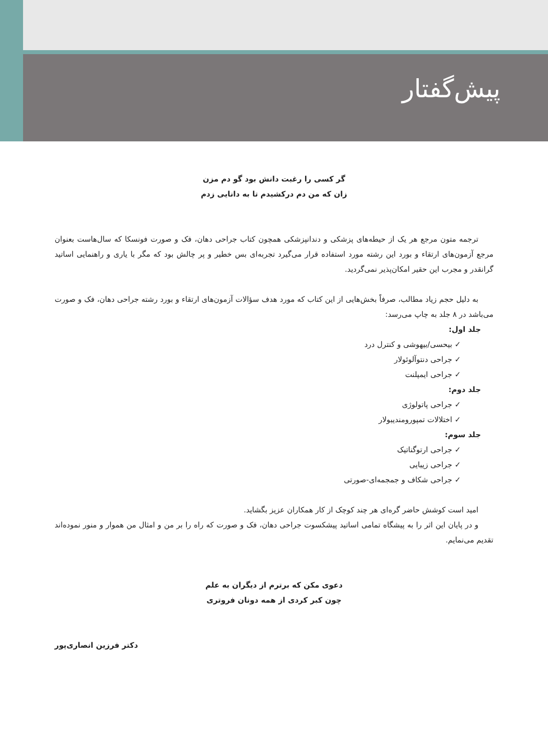پیش‌گفتار
گر کسی را رغبت دانش بود گو دم مزن
زان که من دم درکشیدم تا به دانایی زدم
ترجمه متون مرجع هر یک از حیطه‌های پزشکی و دندانپزشکی همچون کتاب جراحی دهان، فک و صورت فونسکا که سال‌هاست بعنوان مرجع آزمون‌های ارتقاء و بورد این رشته مورد استفاده قرار می‌گیرد تجربه‌ای بس خطیر و پر چالش بود که مگر با یاری و راهنمایی اساتید گرانقدر و مجرب این حقیر امکان‌پذیر نمی‌گردید.
به دلیل حجم زیاد مطالب، صرفاً بخش‌هایی از این کتاب که مورد هدف سؤالات آزمون‌های ارتقاء و بورد رشته جراحی دهان، فک و صورت می‌باشد در ۸ جلد به چاپ می‌رسد:
جلد اول:
✓ بیحسی/بیهوشی و کنترل درد
✓ جراحی دنتوآلوئولار
✓ جراحی ایمپلنت
جلد دوم:
✓ جراحی پاتولوژی
✓ اختلالات تمپورومندیبولار
جلد سوم:
✓ جراحی ارتوگناتیک
✓ جراحی زیبایی
✓ جراحی شکاف و جمجمه‌ای-صورتی
امید است کوشش حاضر گره‌ای هر چند کوچک از کار همکاران عزیز بگشاید.
و در پایان این اثر را به پیشگاه تمامی اساتید پیشکسوت جراحی دهان، فک و صورت که راه را بر من و امثال من هموار و منور نموده‌اند تقدیم می‌نمایم.
دعوی مکن که برترم از دیگران به علم
چون کبر کردی از همه دونان فروتری
دکتر فرزین انصاری‌پور